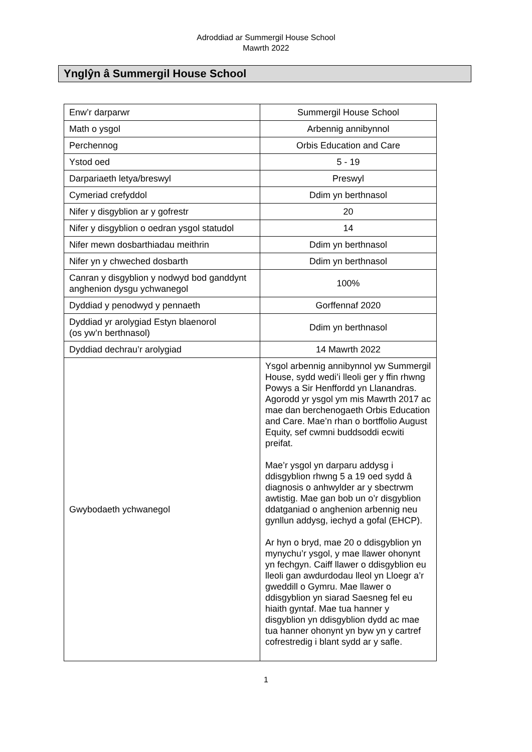Adroddiad ar Summergil House School
Mawrth 2022
Ynglŷn â Summergil House School
| Enw’r darparwr | Summergil House School |
| Math o ysgol | Arbennig annibynnol |
| Perchennog | Orbis Education and Care |
| Ystod oed | 5 - 19 |
| Darpariaeth letya/breswyl | Preswyl |
| Cymeriad crefyddol | Ddim yn berthnasol |
| Nifer y disgyblion ar y gofrestr | 20 |
| Nifer y disgyblion o oedran ysgol statudol | 14 |
| Nifer mewn dosbarthiadau meithrin | Ddim yn berthnasol |
| Nifer yn y chweched dosbarth | Ddim yn berthnasol |
| Canran y disgyblion y nodwyd bod ganddynt anghenion dysgu ychwanegol | 100% |
| Dyddiad y penodwyd y pennaeth | Gorffennaf 2020 |
| Dyddiad yr arolygiad Estyn blaenorol (os yw’n berthnasol) | Ddim yn berthnasol |
| Dyddiad dechrau’r arolygiad | 14 Mawrth 2022 |
| Gwybodaeth ychwanegol | Ysgol arbennig annibynnol yw Summergil House, sydd wedi’i lleoli ger y ffin rhwng Powys a Sir Henffordd yn Llanandras. Agorodd yr ysgol ym mis Mawrth 2017 ac mae dan berchenogaeth Orbis Education and Care. Mae’n rhan o bortffolio August Equity, sef cwmni buddsoddi ecwiti preifat. Mae’r ysgol yn darparu addysg i ddisgyblion rhwng 5 a 19 oed sydd â diagnosis o anhwylder ar y sbectrwm awtistig. Mae gan bob un o’r disgyblion ddatganiad o anghenion arbennig neu gynllun addysg, iechyd a gofal (EHCP). Ar hyn o bryd, mae 20 o ddisgyblion yn mynychu’r ysgol, y mae llawer ohonynt yn fechgyn. Caiff llawer o ddisgyblion eu lleoli gan awdurdodau lleol yn Lloegr a’r gweddill o Gymru. Mae llawer o ddisgyblion yn siarad Saesneg fel eu hiaith gyntaf. Mae tua hanner y disgyblion yn ddisgyblion dydd ac mae tua hanner ohonynt yn byw yn y cartref cofrestredig i blant sydd ar y safle. |
1